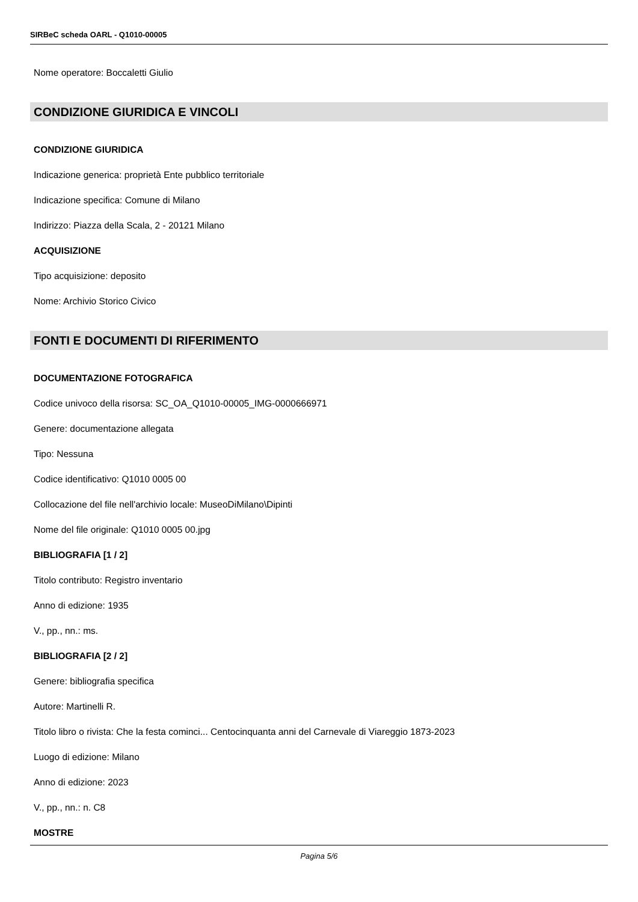SIRBeC scheda OARL - Q1010-00005
Nome operatore: Boccaletti Giulio
CONDIZIONE GIURIDICA E VINCOLI
CONDIZIONE GIURIDICA
Indicazione generica: proprietà Ente pubblico territoriale
Indicazione specifica: Comune di Milano
Indirizzo: Piazza della Scala, 2 - 20121 Milano
ACQUISIZIONE
Tipo acquisizione: deposito
Nome: Archivio Storico Civico
FONTI E DOCUMENTI DI RIFERIMENTO
DOCUMENTAZIONE FOTOGRAFICA
Codice univoco della risorsa: SC_OA_Q1010-00005_IMG-0000666971
Genere: documentazione allegata
Tipo: Nessuna
Codice identificativo: Q1010 0005 00
Collocazione del file nell'archivio locale: MuseoDiMilano\Dipinti
Nome del file originale: Q1010 0005 00.jpg
BIBLIOGRAFIA [1 / 2]
Titolo contributo: Registro inventario
Anno di edizione: 1935
V., pp., nn.: ms.
BIBLIOGRAFIA [2 / 2]
Genere: bibliografia specifica
Autore: Martinelli R.
Titolo libro o rivista: Che la festa cominci... Centocinquanta anni del Carnevale di Viareggio 1873-2023
Luogo di edizione: Milano
Anno di edizione: 2023
V., pp., nn.: n. C8
MOSTRE
Pagina 5/6